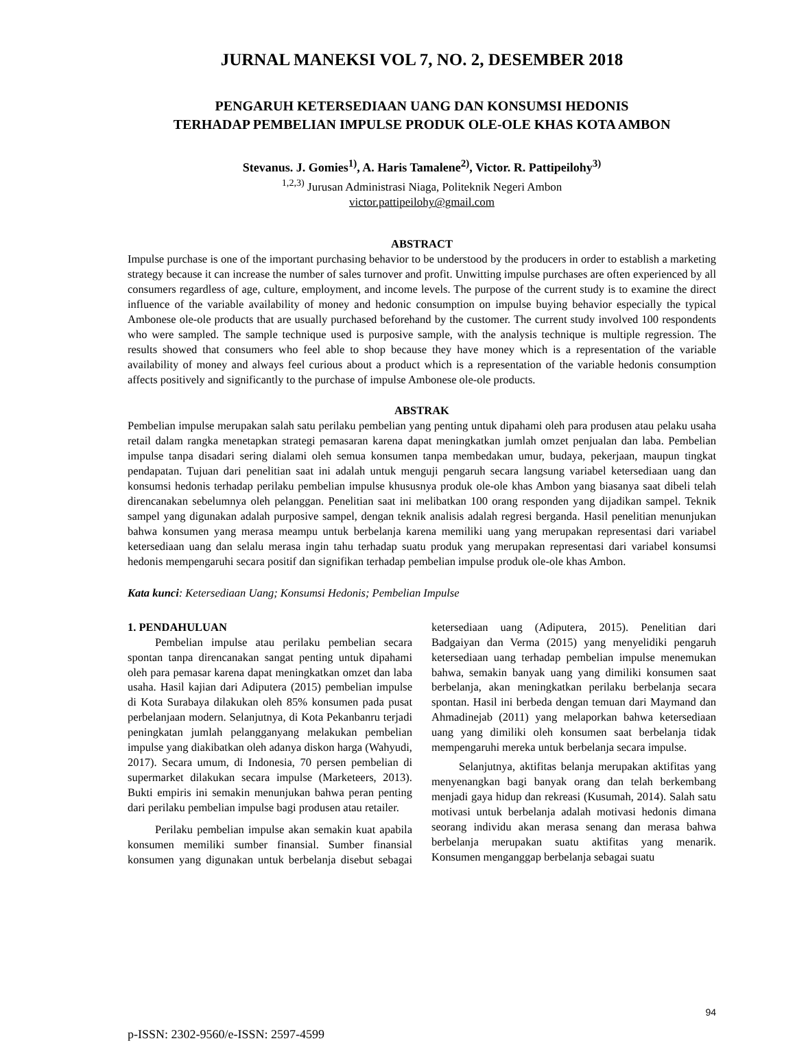JURNAL MANEKSI VOL 7, NO. 2, DESEMBER 2018
PENGARUH KETERSEDIAAN UANG DAN KONSUMSI HEDONIS
TERHADAP PEMBELIAN IMPULSE PRODUK OLE-OLE KHAS KOTA AMBON
Stevanus. J. Gomies<sup>1)</sup>, A. Haris Tamalene<sup>2)</sup>, Victor. R. Pattipeilohy<sup>3)</sup>
<sup>1,2,3)</sup> Jurusan Administrasi Niaga, Politeknik Negeri Ambon
victor.pattipeilohy@gmail.com
ABSTRACT
Impulse purchase is one of the important purchasing behavior to be understood by the producers in order to establish a marketing strategy because it can increase the number of sales turnover and profit. Unwitting impulse purchases are often experienced by all consumers regardless of age, culture, employment, and income levels. The purpose of the current study is to examine the direct influence of the variable availability of money and hedonic consumption on impulse buying behavior especially the typical Ambonese ole-ole products that are usually purchased beforehand by the customer. The current study involved 100 respondents who were sampled. The sample technique used is purposive sample, with the analysis technique is multiple regression. The results showed that consumers who feel able to shop because they have money which is a representation of the variable availability of money and always feel curious about a product which is a representation of the variable hedonis consumption affects positively and significantly to the purchase of impulse Ambonese ole-ole products.
ABSTRAK
Pembelian impulse merupakan salah satu perilaku pembelian yang penting untuk dipahami oleh para produsen atau pelaku usaha retail dalam rangka menetapkan strategi pemasaran karena dapat meningkatkan jumlah omzet penjualan dan laba. Pembelian impulse tanpa disadari sering dialami oleh semua konsumen tanpa membedakan umur, budaya, pekerjaan, maupun tingkat pendapatan. Tujuan dari penelitian saat ini adalah untuk menguji pengaruh secara langsung variabel ketersediaan uang dan konsumsi hedonis terhadap perilaku pembelian impulse khususnya produk ole-ole khas Ambon yang biasanya saat dibeli telah direncanakan sebelumnya oleh pelanggan. Penelitian saat ini melibatkan 100 orang responden yang dijadikan sampel. Teknik sampel yang digunakan adalah purposive sampel, dengan teknik analisis adalah regresi berganda. Hasil penelitian menunjukan bahwa konsumen yang merasa meampu untuk berbelanja karena memiliki uang yang merupakan representasi dari variabel ketersediaan uang dan selalu merasa ingin tahu terhadap suatu produk yang merupakan representasi dari variabel konsumsi hedonis mempengaruhi secara positif dan signifikan terhadap pembelian impulse produk ole-ole khas Ambon.
Kata kunci: Ketersediaan Uang; Konsumsi Hedonis; Pembelian Impulse
1. PENDAHULUAN
Pembelian impulse atau perilaku pembelian secara spontan tanpa direncanakan sangat penting untuk dipahami oleh para pemasar karena dapat meningkatkan omzet dan laba usaha. Hasil kajian dari Adiputera (2015) pembelian impulse di Kota Surabaya dilakukan oleh 85% konsumen pada pusat perbelanjaan modern. Selanjutnya, di Kota Pekanbanru terjadi peningkatan jumlah pelangganyang melakukan pembelian impulse yang diakibatkan oleh adanya diskon harga (Wahyudi, 2017). Secara umum, di Indonesia, 70 persen pembelian di supermarket dilakukan secara impulse (Marketeers, 2013). Bukti empiris ini semakin menunjukan bahwa peran penting dari perilaku pembelian impulse bagi produsen atau retailer.
Perilaku pembelian impulse akan semakin kuat apabila konsumen memiliki sumber finansial. Sumber finansial konsumen yang digunakan untuk berbelanja disebut sebagai ketersediaan uang (Adiputera, 2015). Penelitian dari Badgaiyan dan Verma (2015) yang menyelidiki pengaruh ketersediaan uang terhadap pembelian impulse menemukan bahwa, semakin banyak uang yang dimiliki konsumen saat berbelanja, akan meningkatkan perilaku berbelanja secara spontan. Hasil ini berbeda dengan temuan dari Maymand dan Ahmadinejab (2011) yang melaporkan bahwa ketersediaan uang yang dimiliki oleh konsumen saat berbelanja tidak mempengaruhi mereka untuk berbelanja secara impulse.
Selanjutnya, aktifitas belanja merupakan aktifitas yang menyenangkan bagi banyak orang dan telah berkembang menjadi gaya hidup dan rekreasi (Kusumah, 2014). Salah satu motivasi untuk berbelanja adalah motivasi hedonis dimana seorang individu akan merasa senang dan merasa bahwa berbelanja merupakan suatu aktifitas yang menarik. Konsumen menganggap berbelanja sebagai suatu
94
p-ISSN: 2302-9560/e-ISSN: 2597-4599